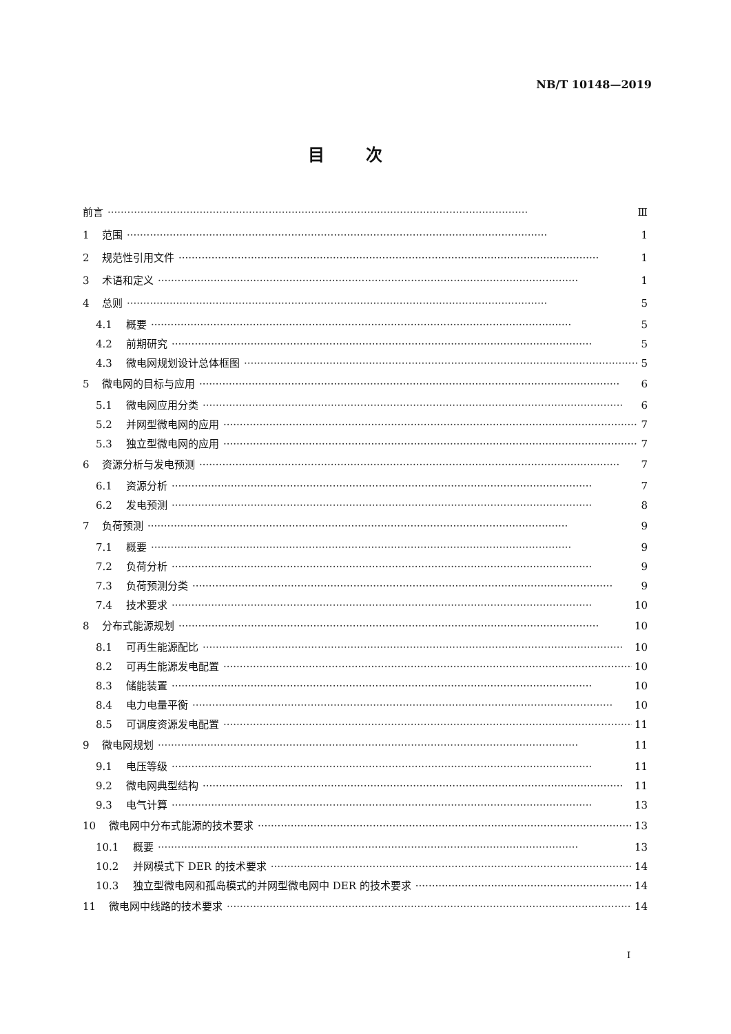NB/T 10148—2019
目次
前言 Ⅲ
1 范围 1
2 规范性引用文件 1
3 术语和定义 1
4 总则 5
4.1 概要 5
4.2 前期研究 5
4.3 微电网规划设计总体框图 5
5 微电网的目标与应用 6
5.1 微电网应用分类 6
5.2 并网型微电网的应用 7
5.3 独立型微电网的应用 7
6 资源分析与发电预测 7
6.1 资源分析 7
6.2 发电预测 8
7 负荷预测 9
7.1 概要 9
7.2 负荷分析 9
7.3 负荷预测分类 9
7.4 技术要求 10
8 分布式能源规划 10
8.1 可再生能源配比 10
8.2 可再生能源发电配置 10
8.3 储能装置 10
8.4 电力电量平衡 10
8.5 可调度资源发电配置 11
9 微电网规划 11
9.1 电压等级 11
9.2 微电网典型结构 11
9.3 电气计算 13
10 微电网中分布式能源的技术要求 13
10.1 概要 13
10.2 并网模式下 DER 的技术要求 14
10.3 独立型微电网和孤岛模式的并网型微电网中 DER 的技术要求 14
11 微电网中线路的技术要求 14
I